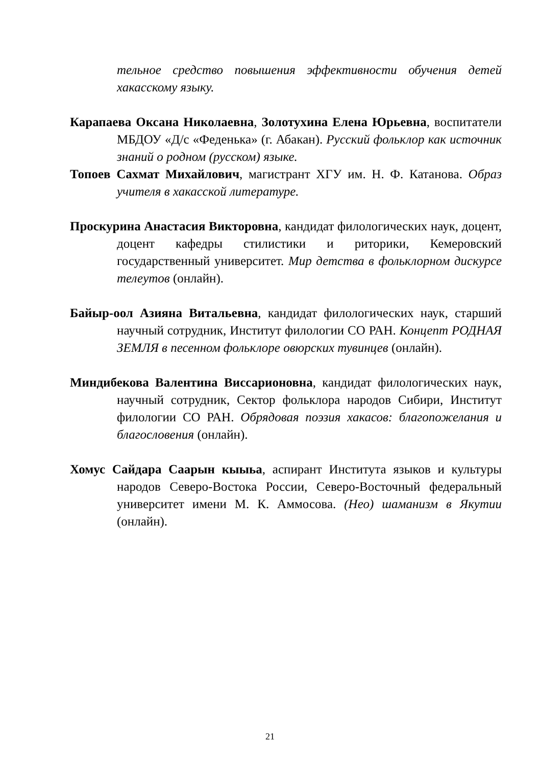тельное средство повышения эффективности обучения детей хакасскому языку.
Карапаева Оксана Николаевна, Золотухина Елена Юрьевна, воспитатели МБДОУ «Д/с «Феденька» (г. Абакан). Русский фольклор как источник знаний о родном (русском) языке.
Топоев Сахмат Михайлович, магистрант ХГУ им. Н. Ф. Катанова. Образ учителя в хакасской литературе.
Проскурина Анастасия Викторовна, кандидат филологических наук, доцент, доцент кафедры стилистики и риторики, Кемеровский государственный университет. Мир детства в фольклорном дискурсе телеутов (онлайн).
Байыр-оол Азияна Витальевна, кандидат филологических наук, старший научный сотрудник, Институт филологии СО РАН. Концепт РОДНАЯ ЗЕМЛЯ в песенном фольклоре овюрских тувинцев (онлайн).
Миндибекова Валентина Виссарионовна, кандидат филологических наук, научный сотрудник, Сектор фольклора народов Сибири, Институт филологии СО РАН. Обрядовая поэзия хакасов: благопожелания и благословения (онлайн).
Хомус Сайдара Саарын кыыьа, аспирант Института языков и культуры народов Северо-Востока России, Северо-Восточный федеральный университет имени М. К. Аммосова. (Нео) шаманизм в Якутии (онлайн).
21